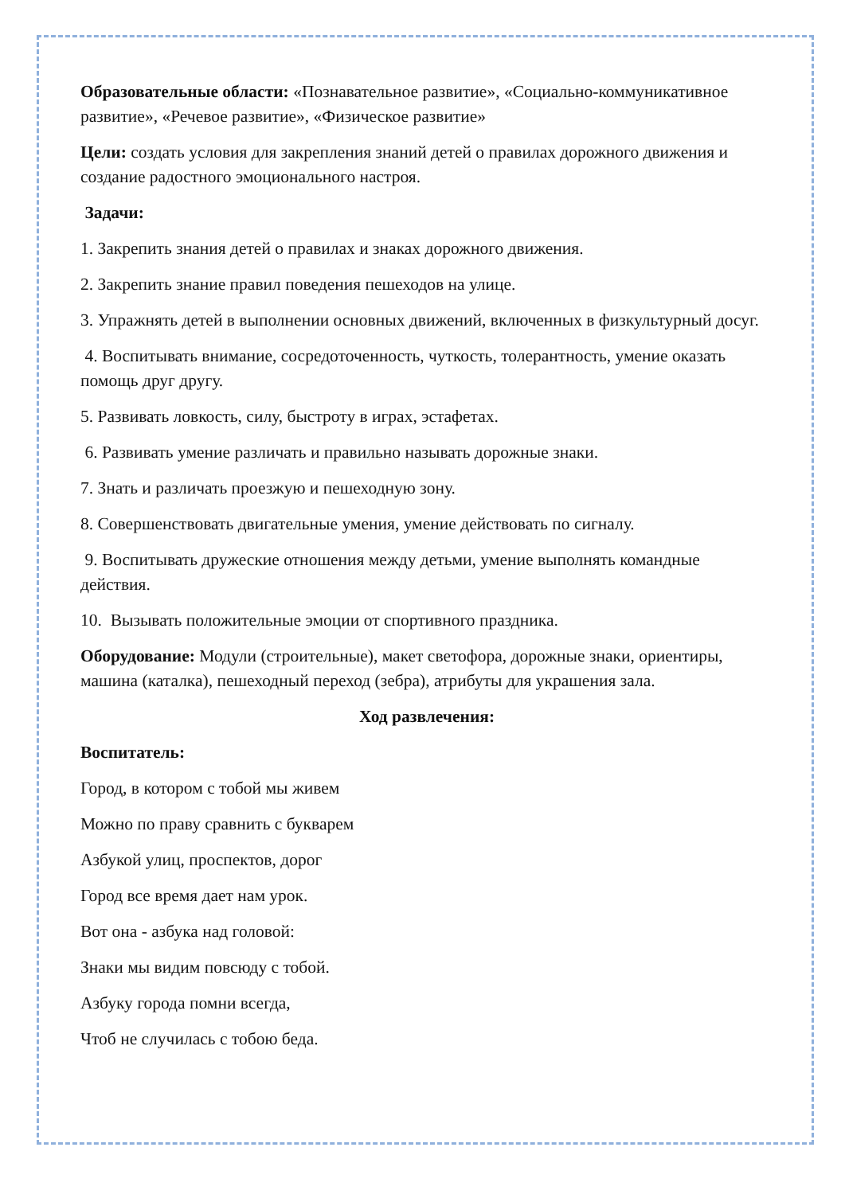Образовательные области: «Познавательное развитие», «Социально-коммуникативное развитие», «Речевое развитие», «Физическое развитие»
Цели: создать условия для закрепления знаний детей о правилах дорожного движения и создание радостного эмоционального настроя.
Задачи:
1. Закрепить знания детей о правилах и знаках дорожного движения.
2. Закрепить знание правил поведения пешеходов на улице.
3. Упражнять детей в выполнении основных движений, включенных в физкультурный досуг.
4. Воспитывать внимание, сосредоточенность, чуткость, толерантность, умение оказать помощь друг другу.
5. Развивать ловкость, силу, быстроту в играх, эстафетах.
6. Развивать умение различать и правильно называть дорожные знаки.
7. Знать и различать проезжую и пешеходную зону.
8. Совершенствовать двигательные умения, умение действовать по сигналу.
9. Воспитывать дружеские отношения между детьми, умение выполнять командные действия.
10. Вызывать положительные эмоции от спортивного праздника.
Оборудование: Модули (строительные), макет светофора, дорожные знаки, ориентиры, машина (каталка), пешеходный переход (зебра), атрибуты для украшения зала.
Ход развлечения:
Воспитатель:
Город, в котором с тобой мы живем
Можно по праву сравнить с букварем
Азбукой улиц, проспектов, дорог
Город все время дает нам урок.
Вот она - азбука над головой:
Знаки мы видим повсюду с тобой.
Азбуку города помни всегда,
Чтоб не случилась с тобою беда.